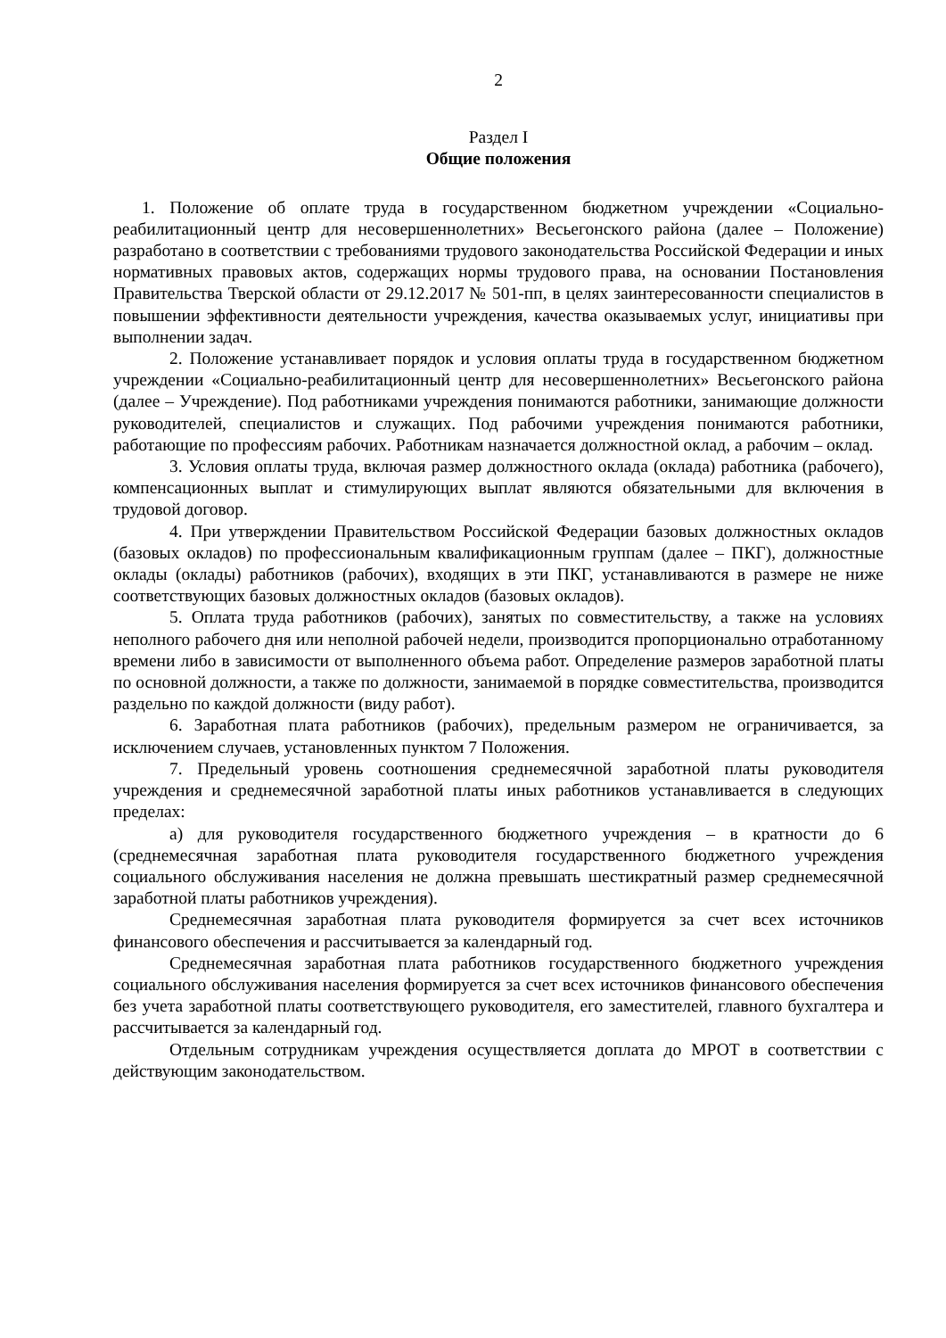2
Раздел I
Общие положения
1. Положение об оплате труда в государственном бюджетном учреждении «Социально-реабилитационный центр для несовершеннолетних» Весьегонского района (далее – Положение) разработано в соответствии с требованиями трудового законодательства Российской Федерации и иных нормативных правовых актов, содержащих нормы трудового права, на основании Постановления Правительства Тверской области от 29.12.2017 № 501-пп, в целях заинтересованности специалистов в повышении эффективности деятельности учреждения, качества оказываемых услуг, инициативы при выполнении задач.
2. Положение устанавливает порядок и условия оплаты труда в государственном бюджетном учреждении «Социально-реабилитационный центр для несовершеннолетних» Весьегонского района (далее – Учреждение). Под работниками учреждения понимаются работники, занимающие должности руководителей, специалистов и служащих. Под рабочими учреждения понимаются работники, работающие по профессиям рабочих. Работникам назначается должностной оклад, а рабочим – оклад.
3. Условия оплаты труда, включая размер должностного оклада (оклада) работника (рабочего), компенсационных выплат и стимулирующих выплат являются обязательными для включения в трудовой договор.
4. При утверждении Правительством Российской Федерации базовых должностных окладов (базовых окладов) по профессиональным квалификационным группам (далее – ПКГ), должностные оклады (оклады) работников (рабочих), входящих в эти ПКГ, устанавливаются в размере не ниже соответствующих базовых должностных окладов (базовых окладов).
5. Оплата труда работников (рабочих), занятых по совместительству, а также на условиях неполного рабочего дня или неполной рабочей недели, производится пропорционально отработанному времени либо в зависимости от выполненного объема работ. Определение размеров заработной платы по основной должности, а также по должности, занимаемой в порядке совместительства, производится раздельно по каждой должности (виду работ).
6. Заработная плата работников (рабочих), предельным размером не ограничивается, за исключением случаев, установленных пунктом 7 Положения.
7. Предельный уровень соотношения среднемесячной заработной платы руководителя учреждения и среднемесячной заработной платы иных работников устанавливается в следующих пределах:
а) для руководителя государственного бюджетного учреждения – в кратности до 6 (среднемесячная заработная плата руководителя государственного бюджетного учреждения социального обслуживания населения не должна превышать шестикратный размер среднемесячной заработной платы работников учреждения).
Среднемесячная заработная плата руководителя формируется за счет всех источников финансового обеспечения и рассчитывается за календарный год.
Среднемесячная заработная плата работников государственного бюджетного учреждения социального обслуживания населения формируется за счет всех источников финансового обеспечения без учета заработной платы соответствующего руководителя, его заместителей, главного бухгалтера и рассчитывается за календарный год.
Отдельным сотрудникам учреждения осуществляется доплата до МРОТ в соответствии с действующим законодательством.